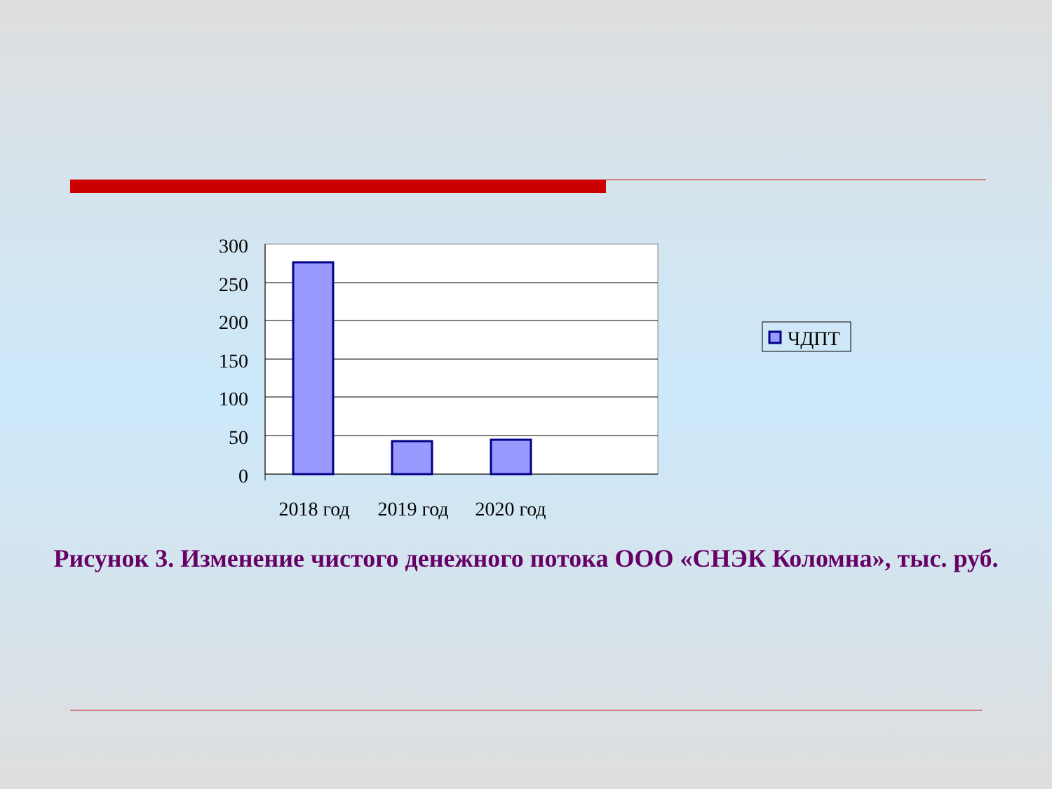300
250
200
150
100
50
0
2018 год
2019 год
2020 год
ЧДПТ
Рисунок 3. Изменение чистого денежного потока ООО «СНЭК Коломна», тыс. руб.